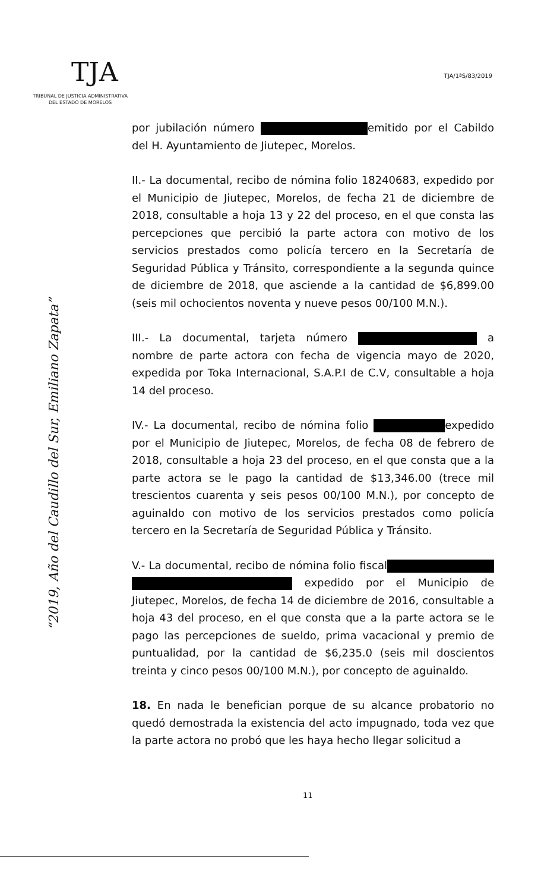TJA
TRIBUNAL DE JUSTICIA ADMINISTRATIVA
DEL ESTADO DE MORELOS
TJA/1ªS/83/2019
“2019, Año del Caudillo del Sur, Emiliano Zapata”
por jubilación número emitido por el Cabildo del H. Ayuntamiento de Jiutepec, Morelos.
II.- La documental, recibo de nómina folio 18240683, expedido por el Municipio de Jiutepec, Morelos, de fecha 21 de diciembre de 2018, consultable a hoja 13 y 22 del proceso, en el que consta las percepciones que percibió la parte actora con motivo de los servicios prestados como policía tercero en la Secretaría de Seguridad Pública y Tránsito, correspondiente a la segunda quince de diciembre de 2018, que asciende a la cantidad de $6,899.00 (seis mil ochocientos noventa y nueve pesos 00/100 M.N.).
III.- La documental, tarjeta número a nombre de parte actora con fecha de vigencia mayo de 2020, expedida por Toka Internacional, S.A.P.I de C.V, consultable a hoja 14 del proceso.
IV.- La documental, recibo de nómina folio expedido por el Municipio de Jiutepec, Morelos, de fecha 08 de febrero de 2018, consultable a hoja 23 del proceso, en el que consta que a la parte actora se le pago la cantidad de $13,346.00 (trece mil trescientos cuarenta y seis pesos 00/100 M.N.), por concepto de aguinaldo con motivo de los servicios prestados como policía tercero en la Secretaría de Seguridad Pública y Tránsito.
V.- La documental, recibo de nómina folio fiscal expedido por el Municipio de Jiutepec, Morelos, de fecha 14 de diciembre de 2016, consultable a hoja 43 del proceso, en el que consta que a la parte actora se le pago las percepciones de sueldo, prima vacacional y premio de puntualidad, por la cantidad de $6,235.0 (seis mil doscientos treinta y cinco pesos 00/100 M.N.), por concepto de aguinaldo.
18. En nada le benefician porque de su alcance probatorio no quedó demostrada la existencia del acto impugnado, toda vez que la parte actora no probó que les haya hecho llegar solicitud a
11